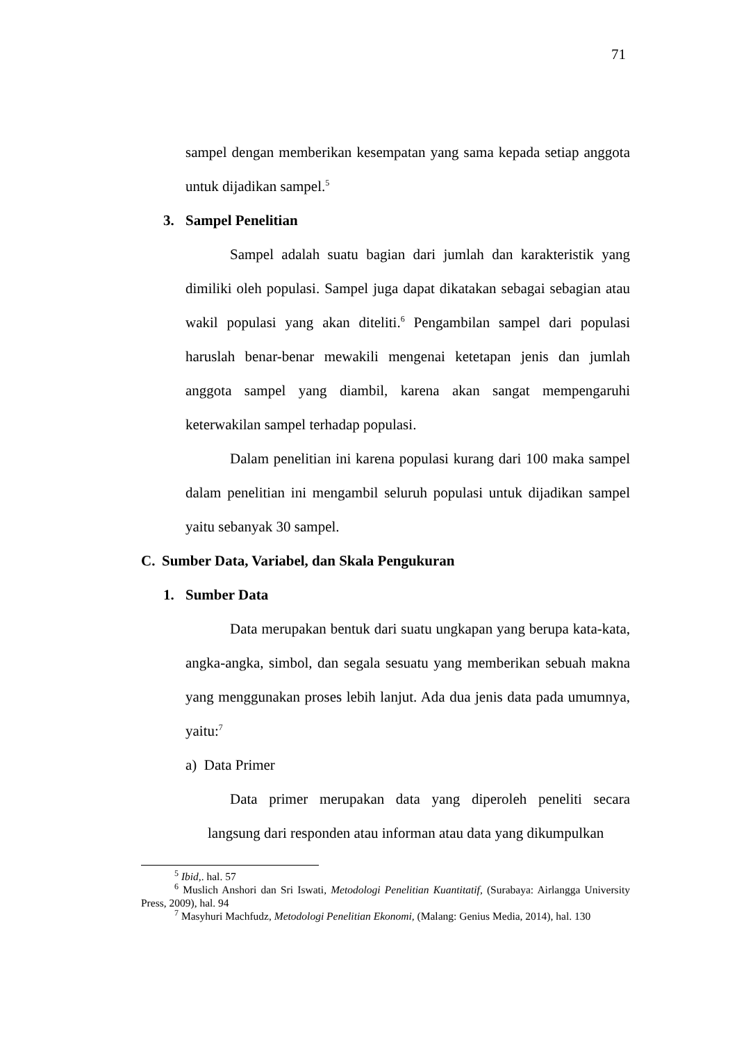71
sampel dengan memberikan kesempatan yang sama kepada setiap anggota untuk dijadikan sampel.<sup>5</sup>
3. Sampel Penelitian
Sampel adalah suatu bagian dari jumlah dan karakteristik yang dimiliki oleh populasi. Sampel juga dapat dikatakan sebagai sebagian atau wakil populasi yang akan diteliti.<sup>6</sup> Pengambilan sampel dari populasi haruslah benar-benar mewakili mengenai ketetapan jenis dan jumlah anggota sampel yang diambil, karena akan sangat mempengaruhi keterwakilan sampel terhadap populasi.
Dalam penelitian ini karena populasi kurang dari 100 maka sampel dalam penelitian ini mengambil seluruh populasi untuk dijadikan sampel yaitu sebanyak 30 sampel.
C. Sumber Data, Variabel, dan Skala Pengukuran
1. Sumber Data
Data merupakan bentuk dari suatu ungkapan yang berupa kata-kata, angka-angka, simbol, dan segala sesuatu yang memberikan sebuah makna yang menggunakan proses lebih lanjut. Ada dua jenis data pada umumnya, yaitu:<sup>7</sup>
a) Data Primer
Data primer merupakan data yang diperoleh peneliti secara langsung dari responden atau informan atau data yang dikumpulkan
<sup>5</sup> Ibid,. hal. 57
<sup>6</sup> Muslich Anshori dan Sri Iswati, Metodologi Penelitian Kuantitatif, (Surabaya: Airlangga University Press, 2009), hal. 94
<sup>7</sup> Masyhuri Machfudz, Metodologi Penelitian Ekonomi, (Malang: Genius Media, 2014), hal. 130